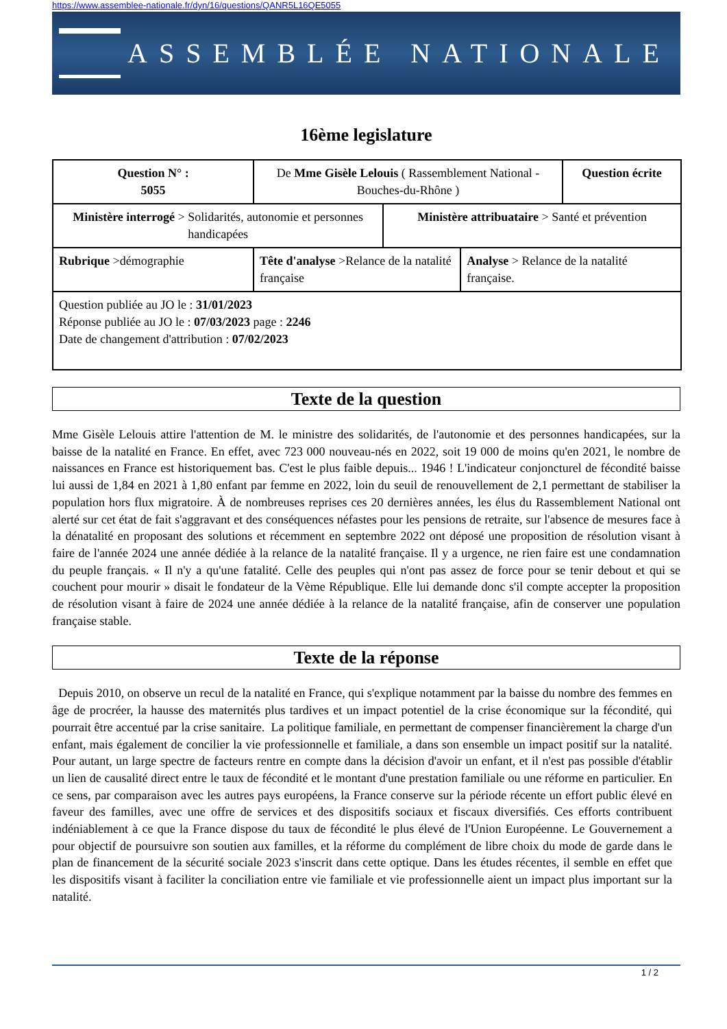https://www.assemblee-nationale.fr/dyn/16/questions/QANR5L16QE5055
ASSEMBLÉE NATIONALE
16ème legislature
| Question N° : 5055 | De Mme Gisèle Lelouis ( Rassemblement National - Bouches-du-Rhône ) | | | Question écrite |
| Ministère interrogé > Solidarités, autonomie et personnes handicapées | | Ministère attribuataire > Santé et prévention | | |
| Rubrique >démographie | Tête d'analyse >Relance de la natalité française | | Analyse > Relance de la natalité française. | |
| Question publiée au JO le : 31/01/2023 Réponse publiée au JO le : 07/03/2023 page : 2246 Date de changement d'attribution : 07/02/2023 | | | | |
Texte de la question
Mme Gisèle Lelouis attire l'attention de M. le ministre des solidarités, de l'autonomie et des personnes handicapées, sur la baisse de la natalité en France. En effet, avec 723 000 nouveau-nés en 2022, soit 19 000 de moins qu'en 2021, le nombre de naissances en France est historiquement bas. C'est le plus faible depuis... 1946 ! L'indicateur conjoncturel de fécondité baisse lui aussi de 1,84 en 2021 à 1,80 enfant par femme en 2022, loin du seuil de renouvellement de 2,1 permettant de stabiliser la population hors flux migratoire. À de nombreuses reprises ces 20 dernières années, les élus du Rassemblement National ont alerté sur cet état de fait s'aggravant et des conséquences néfastes pour les pensions de retraite, sur l'absence de mesures face à la dénatalité en proposant des solutions et récemment en septembre 2022 ont déposé une proposition de résolution visant à faire de l'année 2024 une année dédiée à la relance de la natalité française. Il y a urgence, ne rien faire est une condamnation du peuple français. « Il n'y a qu'une fatalité. Celle des peuples qui n'ont pas assez de force pour se tenir debout et qui se couchent pour mourir » disait le fondateur de la Vème République. Elle lui demande donc s'il compte accepter la proposition de résolution visant à faire de 2024 une année dédiée à la relance de la natalité française, afin de conserver une population française stable.
Texte de la réponse
Depuis 2010, on observe un recul de la natalité en France, qui s'explique notamment par la baisse du nombre des femmes en âge de procréer, la hausse des maternités plus tardives et un impact potentiel de la crise économique sur la fécondité, qui pourrait être accentué par la crise sanitaire. La politique familiale, en permettant de compenser financièrement la charge d'un enfant, mais également de concilier la vie professionnelle et familiale, a dans son ensemble un impact positif sur la natalité. Pour autant, un large spectre de facteurs rentre en compte dans la décision d'avoir un enfant, et il n'est pas possible d'établir un lien de causalité direct entre le taux de fécondité et le montant d'une prestation familiale ou une réforme en particulier. En ce sens, par comparaison avec les autres pays européens, la France conserve sur la période récente un effort public élevé en faveur des familles, avec une offre de services et des dispositifs sociaux et fiscaux diversifiés. Ces efforts contribuent indéniablement à ce que la France dispose du taux de fécondité le plus élevé de l'Union Européenne. Le Gouvernement a pour objectif de poursuivre son soutien aux familles, et la réforme du complément de libre choix du mode de garde dans le plan de financement de la sécurité sociale 2023 s'inscrit dans cette optique. Dans les études récentes, il semble en effet que les dispositifs visant à faciliter la conciliation entre vie familiale et vie professionnelle aient un impact plus important sur la natalité.
1 / 2